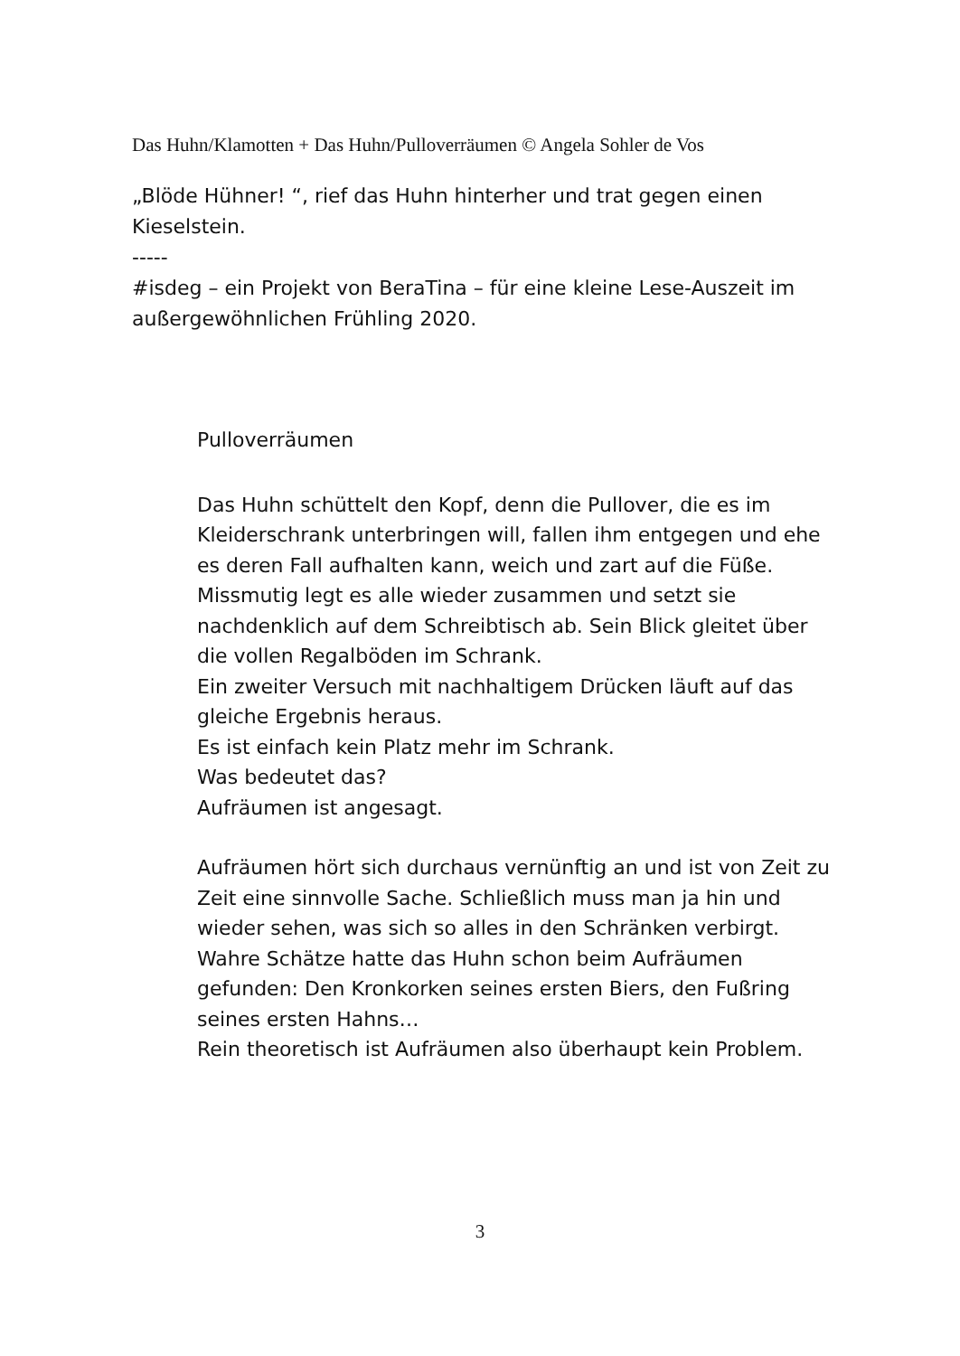Das Huhn/Klamotten + Das Huhn/Pulloverräumen © Angela Sohler de Vos
„Blöde Hühner! “, rief das Huhn hinterher und trat gegen einen Kieselstein.
-----
#isdeg – ein Projekt von BeraTina – für eine kleine Lese-Auszeit im außergewöhnlichen Frühling 2020.
Pulloverräumen
Das Huhn schüttelt den Kopf, denn die Pullover, die es im Kleiderschrank unterbringen will, fallen ihm entgegen und ehe es deren Fall aufhalten kann, weich und zart auf die Füße.
Missmutig legt es alle wieder zusammen und setzt sie nachdenklich auf dem Schreibtisch ab. Sein Blick gleitet über die vollen Regalböden im Schrank.
Ein zweiter Versuch mit nachhaltigem Drücken läuft auf das gleiche Ergebnis heraus.
Es ist einfach kein Platz mehr im Schrank.
Was bedeutet das?
Aufräumen ist angesagt.
Aufräumen hört sich durchaus vernünftig an und ist von Zeit zu Zeit eine sinnvolle Sache. Schließlich muss man ja hin und wieder sehen, was sich so alles in den Schränken verbirgt.
Wahre Schätze hatte das Huhn schon beim Aufräumen gefunden: Den Kronkorken seines ersten Biers, den Fußring seines ersten Hahns…
Rein theoretisch ist Aufräumen also überhaupt kein Problem.
3